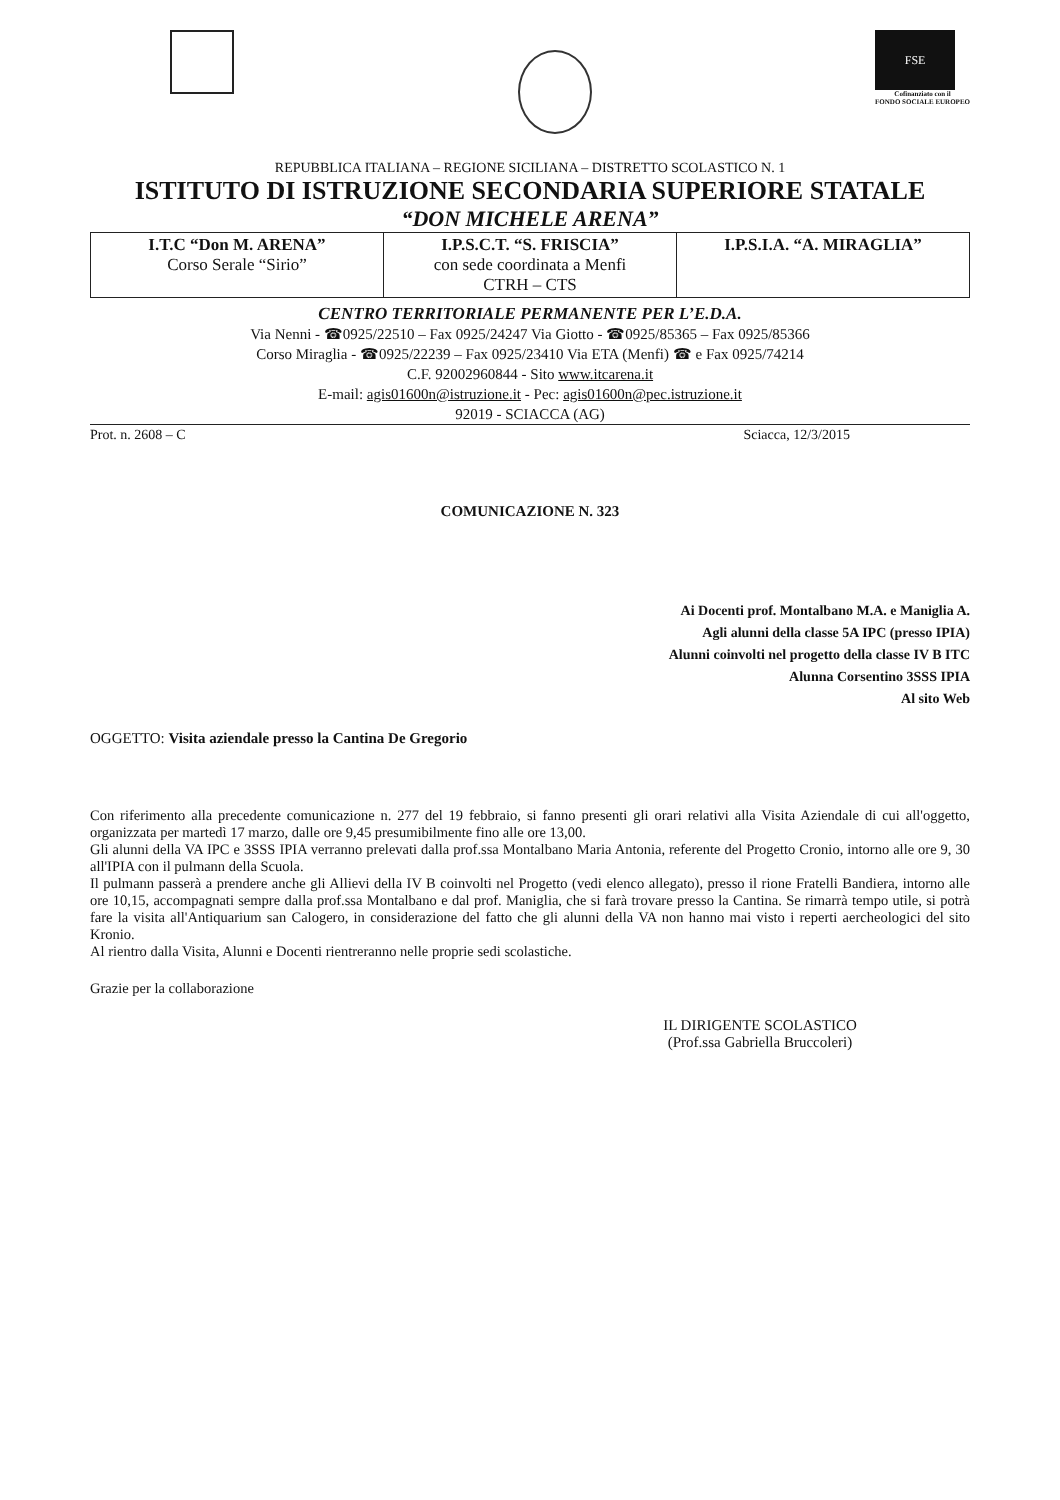FSE
Cofinanziato con il
FONDO SOCIALE EUROPEO
REPUBBLICA ITALIANA – REGIONE SICILIANA – DISTRETTO SCOLASTICO N. 1
ISTITUTO DI ISTRUZIONE SECONDARIA SUPERIORE STATALE
“DON MICHELE ARENA”
| I.T.C “Don M. ARENA” Corso Serale “Sirio” | I.P.S.C.T. “S. FRISCIA” con sede coordinata a Menfi CTRH – CTS | I.P.S.I.A. “A. MIRAGLIA” |
CENTRO TERRITORIALE PERMANENTE PER L’E.D.A.
Via Nenni - ☎0925/22510 – Fax 0925/24247 Via Giotto - ☎0925/85365 – Fax 0925/85366
Corso Miraglia - ☎0925/22239 – Fax 0925/23410 Via ETA (Menfi) ☎ e Fax 0925/74214
C.F. 92002960844 - Sito www.itcarena.it
E-mail: agis01600n@istruzione.it - Pec: agis01600n@pec.istruzione.it
92019 - SCIACCA (AG)
Prot. n. 2608 – C Sciacca, 12/3/2015
COMUNICAZIONE N. 323
Ai Docenti prof. Montalbano M.A. e Maniglia A.
Agli alunni della classe 5A IPC (presso IPIA)
Alunni coinvolti nel progetto della classe IV B ITC
Alunna Corsentino 3SSS IPIA
Al sito Web
OGGETTO: Visita aziendale presso la Cantina De Gregorio
Con riferimento alla precedente comunicazione n. 277 del 19 febbraio, si fanno presenti gli orari relativi alla Visita Aziendale di cui all'oggetto, organizzata per martedì 17 marzo, dalle ore 9,45 presumibilmente fino alle ore 13,00.
Gli alunni della VA IPC e 3SSS IPIA verranno prelevati dalla prof.ssa Montalbano Maria Antonia, referente del Progetto Cronio, intorno alle ore 9, 30 all'IPIA con il pulmann della Scuola.
Il pulmann passerà a prendere anche gli Allievi della IV B coinvolti nel Progetto (vedi elenco allegato), presso il rione Fratelli Bandiera, intorno alle ore 10,15, accompagnati sempre dalla prof.ssa Montalbano e dal prof. Maniglia, che si farà trovare presso la Cantina. Se rimarrà tempo utile, si potrà fare la visita all'Antiquarium san Calogero, in considerazione del fatto che gli alunni della VA non hanno mai visto i reperti aercheologici del sito Kronio.
Al rientro dalla Visita, Alunni e Docenti rientreranno nelle proprie sedi scolastiche.
Grazie per la collaborazione
IL DIRIGENTE SCOLASTICO
(Prof.ssa Gabriella Bruccoleri)